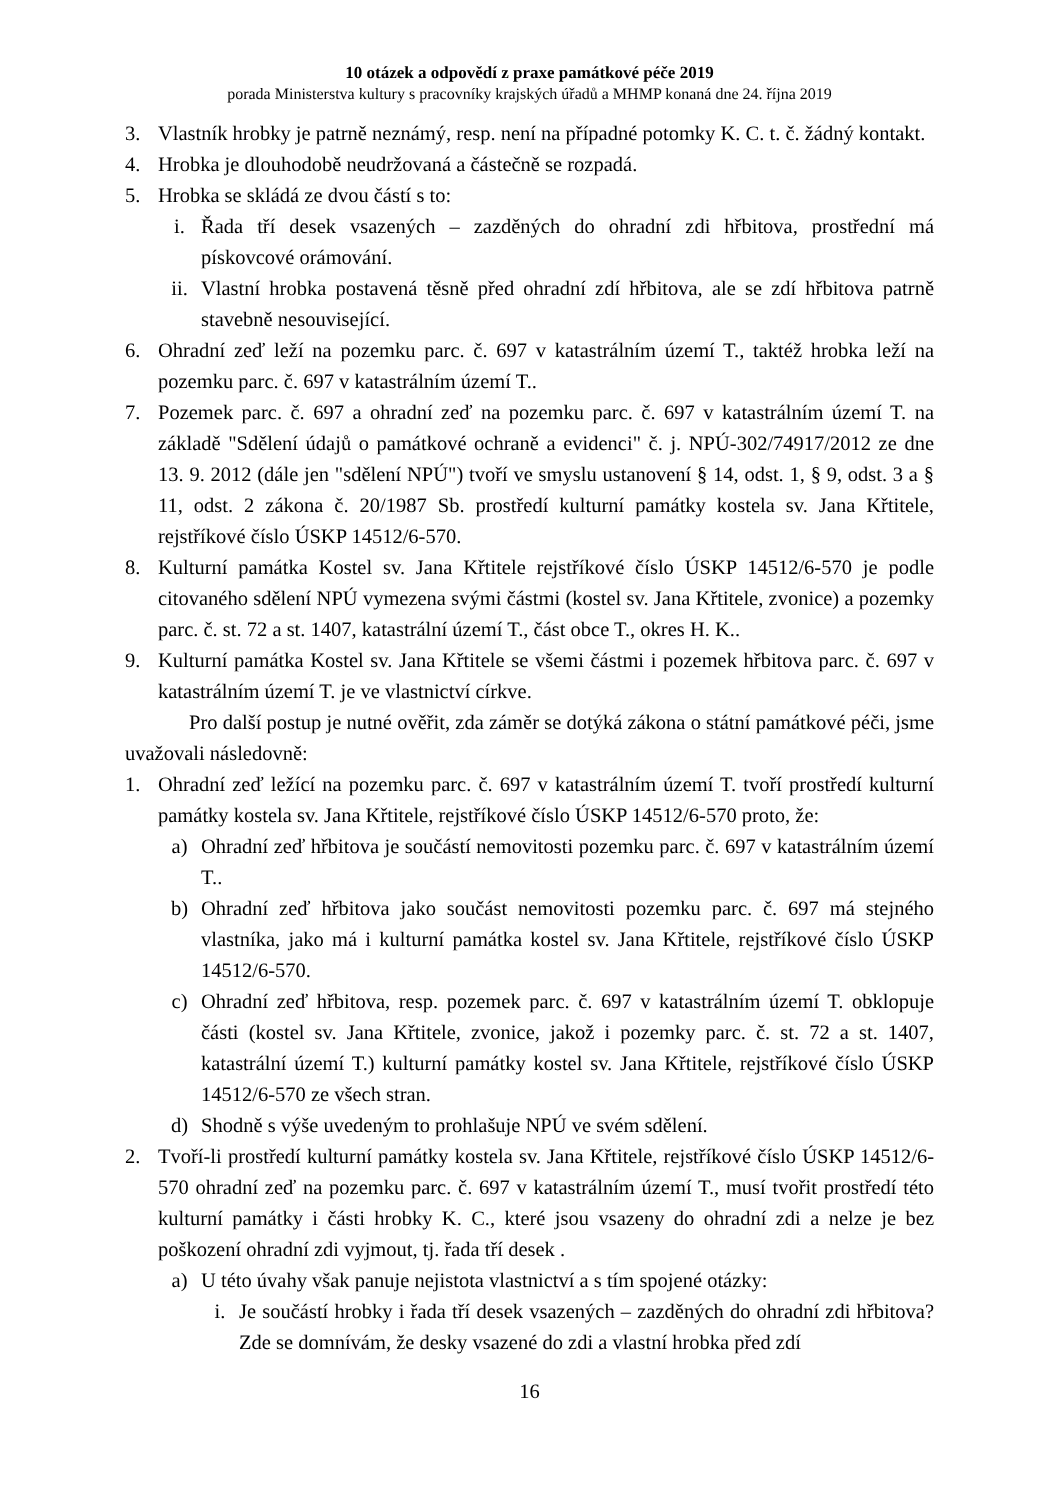10 otázek a odpovědí z praxe památkové péče 2019
porada Ministerstva kultury s pracovníky krajských úřadů a MHMP konaná dne 24. října 2019
3. Vlastník hrobky je patrně neznámý, resp. není na případné potomky K. C. t. č. žádný kontakt.
4. Hrobka je dlouhodobě neudržovaná a částečně se rozpadá.
5. Hrobka se skládá ze dvou částí s to:
i. Řada tří desek vsazených – zazděných do ohradní zdi hřbitova, prostřední má pískovcové orámování.
ii. Vlastní hrobka postavená těsně před ohradní zdí hřbitova, ale se zdí hřbitova patrně stavebně nesouvisející.
6. Ohradní zeď leží na pozemku parc. č. 697 v katastrálním území T., taktéž hrobka leží na pozemku parc. č. 697 v katastrálním území T..
7. Pozemek parc. č. 697 a ohradní zeď na pozemku parc. č. 697 v katastrálním území T. na základě "Sdělení údajů o památkové ochraně a evidenci" č. j. NPÚ-302/74917/2012 ze dne 13. 9. 2012 (dále jen "sdělení NPÚ") tvoří ve smyslu ustanovení § 14, odst. 1, § 9, odst. 3 a § 11, odst. 2 zákona č. 20/1987 Sb. prostředí kulturní památky kostela sv. Jana Křtitele, rejstříkové číslo ÚSKP 14512/6-570.
8. Kulturní památka Kostel sv. Jana Křtitele rejstříkové číslo ÚSKP 14512/6-570 je podle citovaného sdělení NPÚ vymezena svými částmi (kostel sv. Jana Křtitele, zvonice) a pozemky parc. č. st. 72 a st. 1407, katastrální území T., část obce T., okres H. K..
9. Kulturní památka Kostel sv. Jana Křtitele se všemi částmi i pozemek hřbitova parc. č. 697 v katastrálním území T. je ve vlastnictví církve.
Pro další postup je nutné ověřit, zda záměr se dotýká zákona o státní památkové péči, jsme uvažovali následovně:
1. Ohradní zeď ležící na pozemku parc. č. 697 v katastrálním území T. tvoří prostředí kulturní památky kostela sv. Jana Křtitele, rejstříkové číslo ÚSKP 14512/6-570 proto, že:
a) Ohradní zeď hřbitova je součástí nemovitosti pozemku parc. č. 697 v katastrálním území T..
b) Ohradní zeď hřbitova jako součást nemovitosti pozemku parc. č. 697 má stejného vlastníka, jako má i kulturní památka kostel sv. Jana Křtitele, rejstříkové číslo ÚSKP 14512/6-570.
c) Ohradní zeď hřbitova, resp. pozemek parc. č. 697 v katastrálním území T. obklopuje části (kostel sv. Jana Křtitele, zvonice, jakož i pozemky parc. č. st. 72 a st. 1407, katastrální území T.) kulturní památky kostel sv. Jana Křtitele, rejstříkové číslo ÚSKP 14512/6-570 ze všech stran.
d) Shodně s výše uvedeným to prohlašuje NPÚ ve svém sdělení.
2. Tvoří-li prostředí kulturní památky kostela sv. Jana Křtitele, rejstříkové číslo ÚSKP 14512/6-570 ohradní zeď na pozemku parc. č. 697 v katastrálním území T., musí tvořit prostředí této kulturní památky i části hrobky K. C., které jsou vsazeny do ohradní zdi a nelze je bez poškození ohradní zdi vyjmout, tj. řada tří desek .
a) U této úvahy však panuje nejistota vlastnictví a s tím spojené otázky:
i. Je součástí hrobky i řada tří desek vsazených – zazděných do ohradní zdi hřbitova? Zde se domnívám, že desky vsazené do zdi a vlastní hrobka před zdí
16